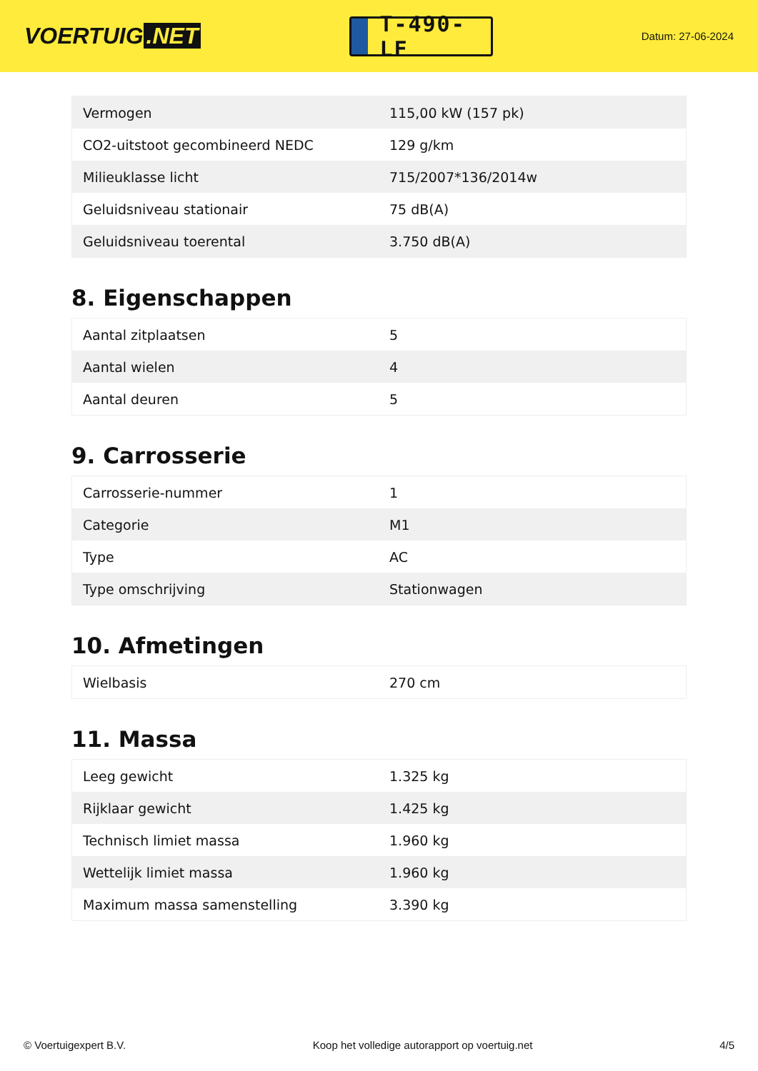VOERTUIG.NET
T-490-LF
Datum: 27-06-2024
| Vermogen | 115,00 kW (157 pk) |
| CO2-uitstoot gecombineerd NEDC | 129 g/km |
| Milieuklasse licht | 715/2007*136/2014w |
| Geluidsniveau stationair | 75 dB(A) |
| Geluidsniveau toerental | 3.750 dB(A) |
8. Eigenschappen
| Aantal zitplaatsen | 5 |
| Aantal wielen | 4 |
| Aantal deuren | 5 |
9. Carrosserie
| Carrosserie-nummer | 1 |
| Categorie | M1 |
| Type | AC |
| Type omschrijving | Stationwagen |
10. Afmetingen
| Wielbasis | 270 cm |
11. Massa
| Leeg gewicht | 1.325 kg |
| Rijklaar gewicht | 1.425 kg |
| Technisch limiet massa | 1.960 kg |
| Wettelijk limiet massa | 1.960 kg |
| Maximum massa samenstelling | 3.390 kg |
© Voertuigexpert B.V. Koop het volledige autorapport op voertuig.net 4/5